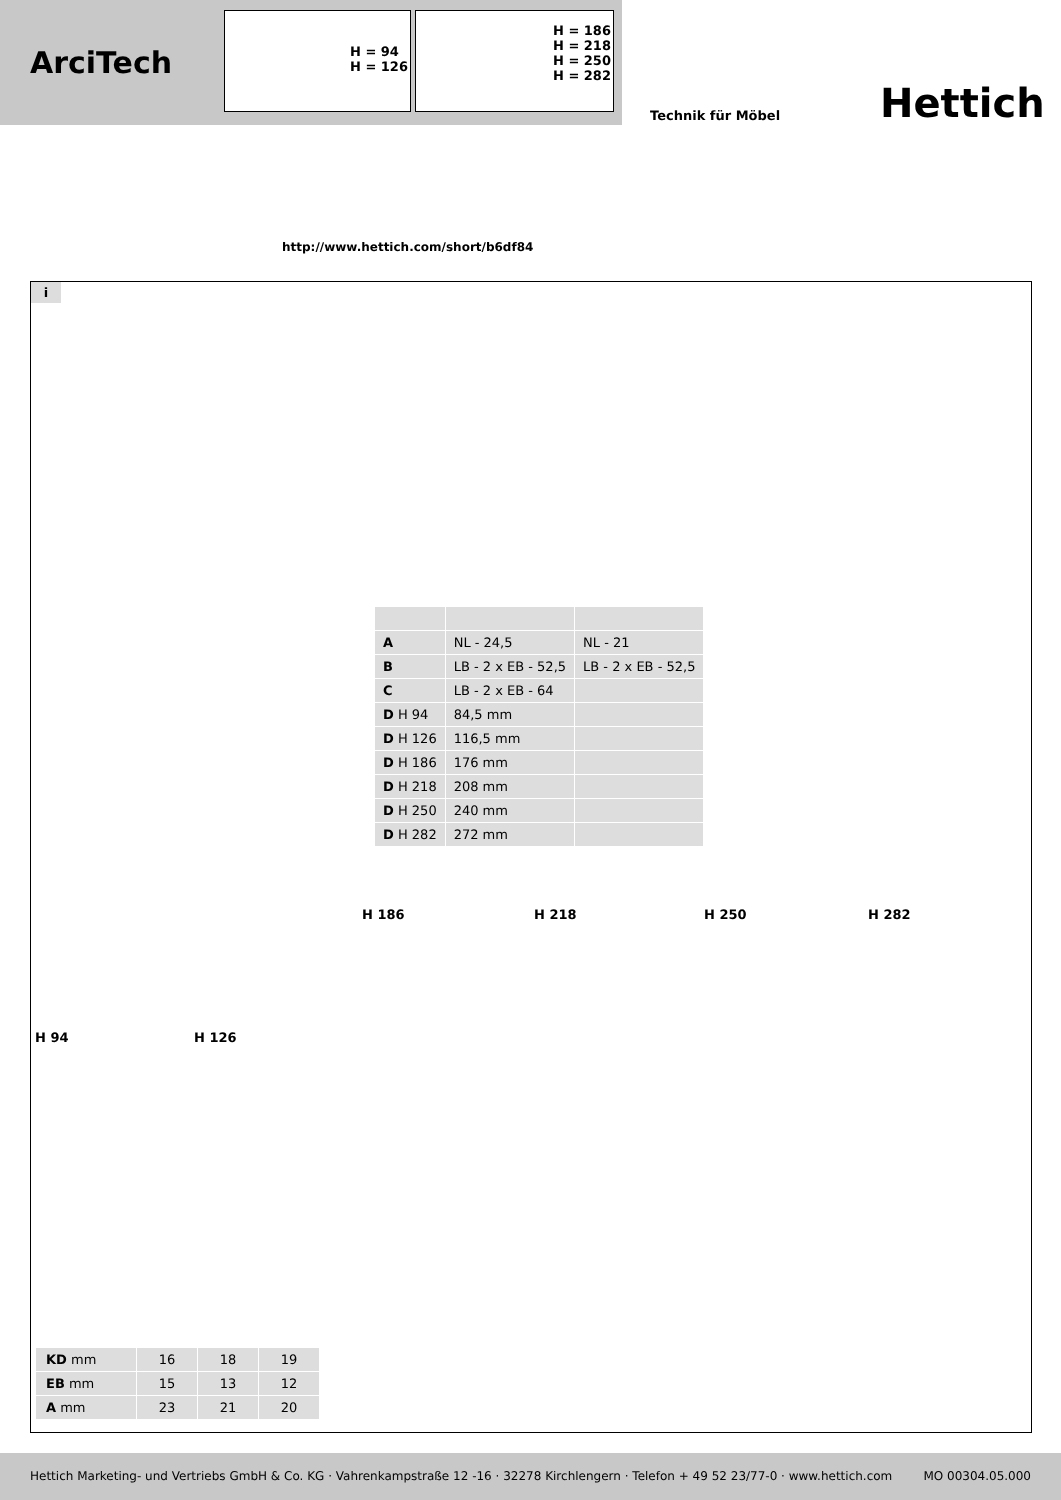ArciTech
H = 94
H = 126
H = 186
H = 218
H = 250
H = 282
Technik für Möbel Hettich
http://www.hettich.com/short/b6df84
i
| A | NL - 24,5 | NL - 21 |
| B | LB - 2 x EB - 52,5 | LB - 2 x EB - 52,5 |
| C | LB - 2 x EB - 64 | |
| D H 94 | 84,5 mm | |
| D H 126 | 116,5 mm | |
| D H 186 | 176 mm | |
| D H 218 | 208 mm | |
| D H 250 | 240 mm | |
| D H 282 | 272 mm | |
H 186 H 218 H 250 H 282
H 94 H 126
| KD mm | 16 | 18 | 19 |
| EB mm | 15 | 13 | 12 |
| A mm | 23 | 21 | 20 |
Hettich Marketing- und Vertriebs GmbH & Co. KG · Vahrenkampstraße 12 -16 · 32278 Kirchlengern · Telefon + 49 52 23/77-0 · www.hettich.com MO 00304.05.000